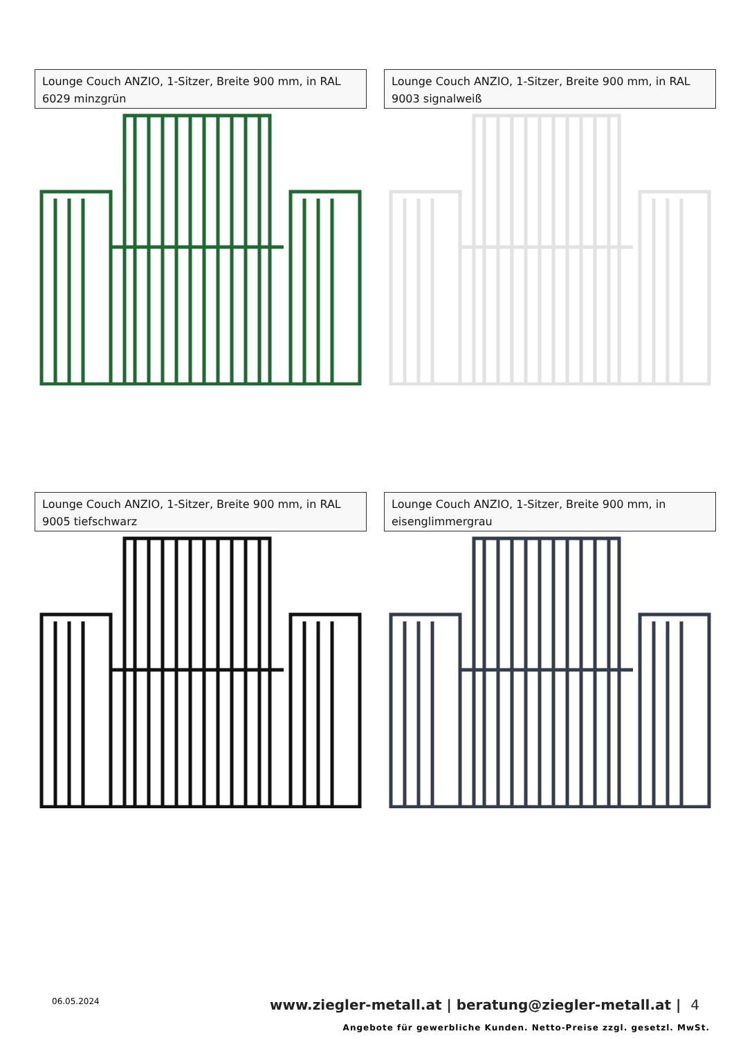Lounge Couch ANZIO, 1-Sitzer, Breite 900 mm, in RAL 6029 minzgrün
Lounge Couch ANZIO, 1-Sitzer, Breite 900 mm, in RAL 9003 signalweiß
Lounge Couch ANZIO, 1-Sitzer, Breite 900 mm, in RAL 9005 tiefschwarz
Lounge Couch ANZIO, 1-Sitzer, Breite 900 mm, in eisenglimmergrau
06.05.2024
www.ziegler-metall.at | beratung@ziegler-metall.at | 4
Angebote für gewerbliche Kunden. Netto-Preise zzgl. gesetzl. MwSt.